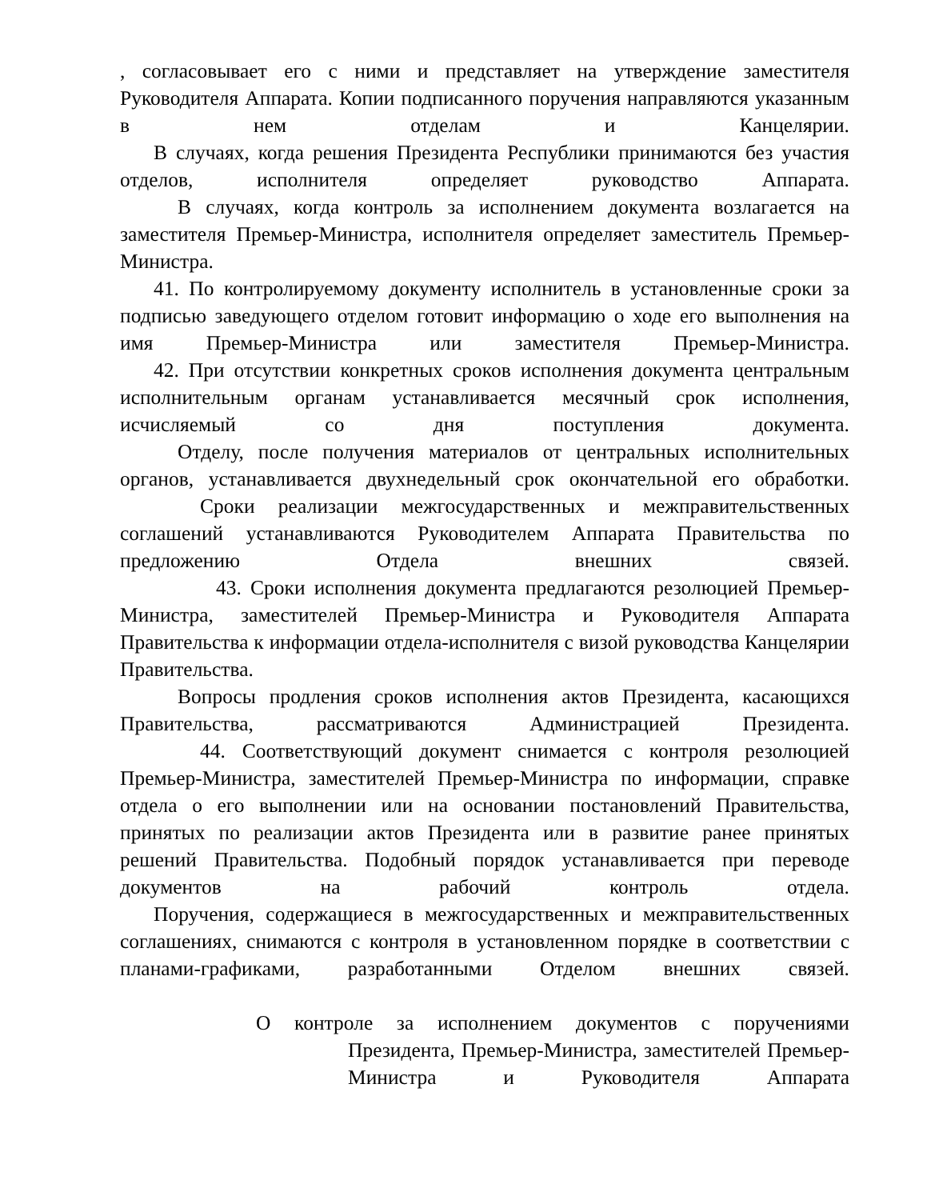, согласовывает его с ними и представляет на утверждение заместителя Руководителя Аппарата. Копии подписанного поручения направляются указанным в нем отделам и Канцелярии.
В случаях, когда решения Президента Республики принимаются без участия отделов, исполнителя определяет руководство Аппарата.
В случаях, когда контроль за исполнением документа возлагается на заместителя Премьер-Министра, исполнителя определяет заместитель Премьер-Министра.
41. По контролируемому документу исполнитель в установленные сроки за подписью заведующего отделом готовит информацию о ходе его выполнения на имя Премьер-Министра или заместителя Премьер-Министра.
42. При отсутствии конкретных сроков исполнения документа центральным исполнительным органам устанавливается месячный срок исполнения, исчисляемый со дня поступления документа.
Отделу, после получения материалов от центральных исполнительных органов, устанавливается двухнедельный срок окончательной его обработки.
Сроки реализации межгосударственных и межправительственных соглашений устанавливаются Руководителем Аппарата Правительства по предложению Отдела внешних связей.
43. Сроки исполнения документа предлагаются резолюцией Премьер-Министра, заместителей Премьер-Министра и Руководителя Аппарата Правительства к информации отдела-исполнителя с визой руководства Канцелярии Правительства.
Вопросы продления сроков исполнения актов Президента, касающихся Правительства, рассматриваются Администрацией Президента.
44. Соответствующий документ снимается с контроля резолюцией Премьер-Министра, заместителей Премьер-Министра по информации, справке отдела о его выполнении или на основании постановлений Правительства, принятых по реализации актов Президента или в развитие ранее принятых решений Правительства. Подобный порядок устанавливается при переводе документов на рабочий контроль отдела.
Поручения, содержащиеся в межгосударственных и межправительственных соглашениях, снимаются с контроля в установленном порядке в соответствии с планами-графиками, разработанными Отделом внешних связей.
О контроле за исполнением документов с поручениями
Президента, Премьер-Министра, заместителей Премьер-Министра и Руководителя Аппарата